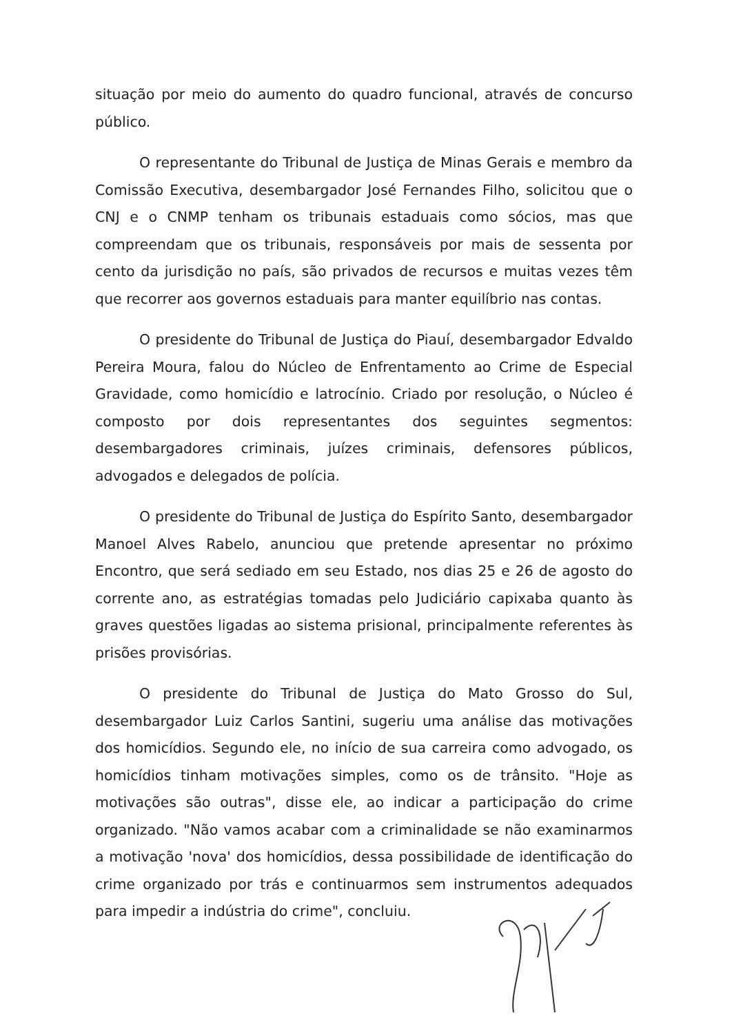situação por meio do aumento do quadro funcional, através de concurso público.
O representante do Tribunal de Justiça de Minas Gerais e membro da Comissão Executiva, desembargador José Fernandes Filho, solicitou que o CNJ e o CNMP tenham os tribunais estaduais como sócios, mas que compreendam que os tribunais, responsáveis por mais de sessenta por cento da jurisdição no país, são privados de recursos e muitas vezes têm que recorrer aos governos estaduais para manter equilíbrio nas contas.
O presidente do Tribunal de Justiça do Piauí, desembargador Edvaldo Pereira Moura, falou do Núcleo de Enfrentamento ao Crime de Especial Gravidade, como homicídio e latrocínio. Criado por resolução, o Núcleo é composto por dois representantes dos seguintes segmentos: desembargadores criminais, juízes criminais, defensores públicos, advogados e delegados de polícia.
O presidente do Tribunal de Justiça do Espírito Santo, desembargador Manoel Alves Rabelo, anunciou que pretende apresentar no próximo Encontro, que será sediado em seu Estado, nos dias 25 e 26 de agosto do corrente ano, as estratégias tomadas pelo Judiciário capixaba quanto às graves questões ligadas ao sistema prisional, principalmente referentes às prisões provisórias.
O presidente do Tribunal de Justiça do Mato Grosso do Sul, desembargador Luiz Carlos Santini, sugeriu uma análise das motivações dos homicídios. Segundo ele, no início de sua carreira como advogado, os homicídios tinham motivações simples, como os de trânsito. "Hoje as motivações são outras", disse ele, ao indicar a participação do crime organizado. "Não vamos acabar com a criminalidade se não examinarmos a motivação 'nova' dos homicídios, dessa possibilidade de identificação do crime organizado por trás e continuarmos sem instrumentos adequados para impedir a indústria do crime", concluiu.